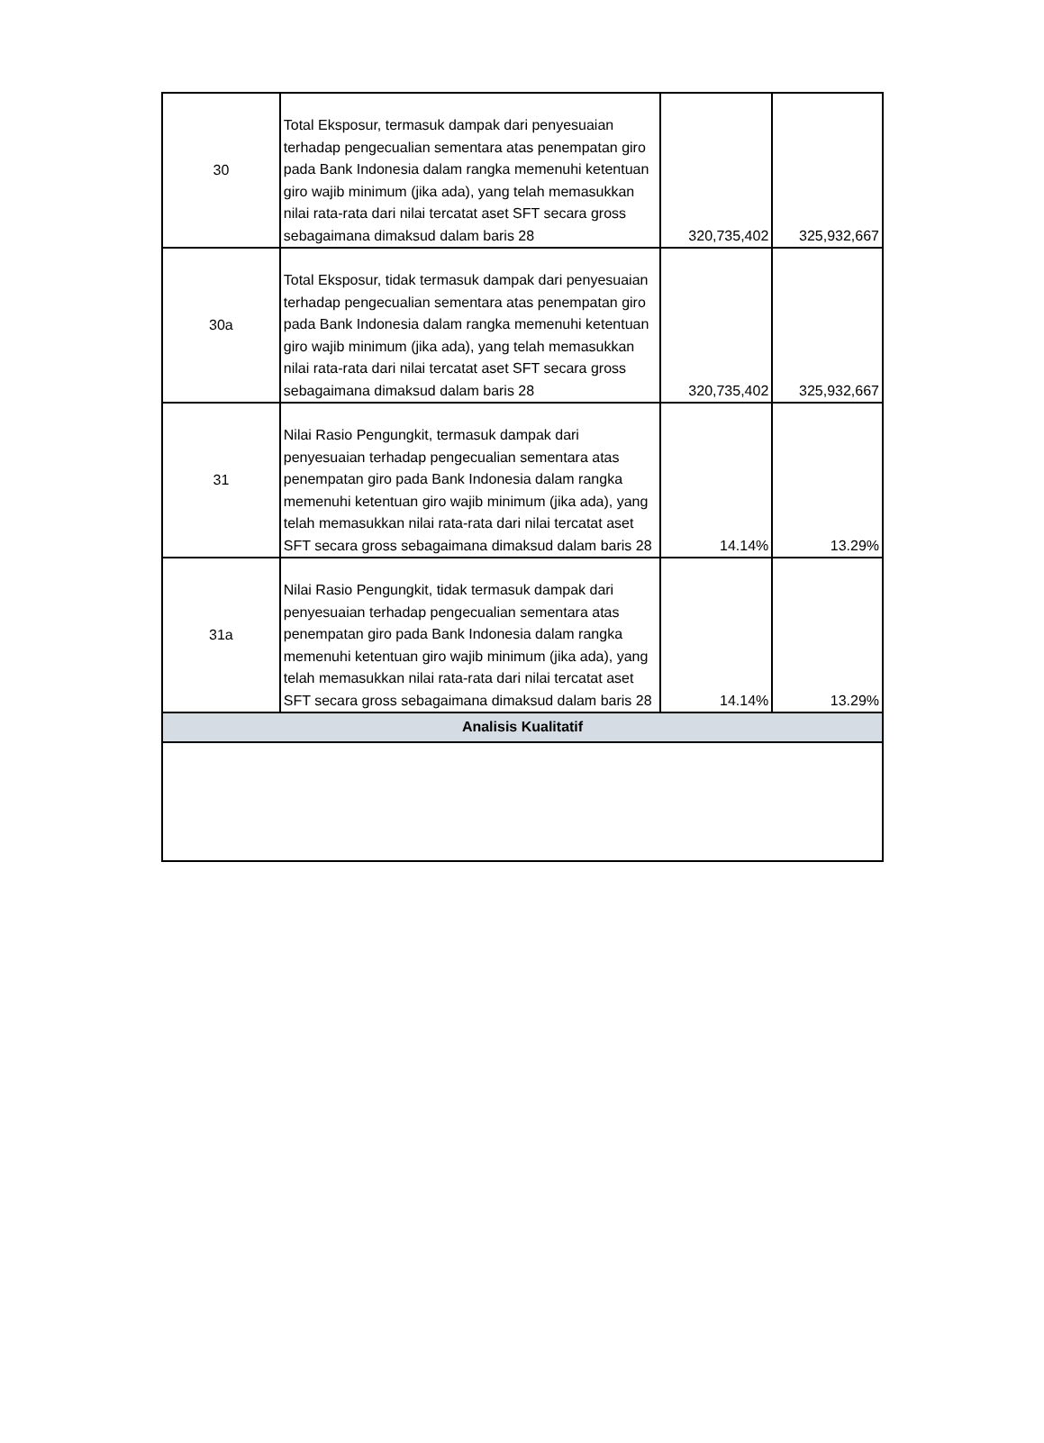| 30 | Total Eksposur, termasuk dampak dari penyesuaian terhadap pengecualian sementara atas penempatan giro pada Bank Indonesia dalam rangka memenuhi ketentuan giro wajib minimum (jika ada), yang telah memasukkan nilai rata-rata dari nilai tercatat aset SFT secara gross sebagaimana dimaksud dalam baris 28 | 320,735,402 | 325,932,667 |
| 30a | Total Eksposur, tidak termasuk dampak dari penyesuaian terhadap pengecualian sementara atas penempatan giro pada Bank Indonesia dalam rangka memenuhi ketentuan giro wajib minimum (jika ada), yang telah memasukkan nilai rata-rata dari nilai tercatat aset SFT secara gross sebagaimana dimaksud dalam baris 28 | 320,735,402 | 325,932,667 |
| 31 | Nilai Rasio Pengungkit, termasuk dampak dari penyesuaian terhadap pengecualian sementara atas penempatan giro pada Bank Indonesia dalam rangka memenuhi ketentuan giro wajib minimum (jika ada), yang telah memasukkan nilai rata-rata dari nilai tercatat aset SFT secara gross sebagaimana dimaksud dalam baris 28 | 14.14% | 13.29% |
| 31a | Nilai Rasio Pengungkit, tidak termasuk dampak dari penyesuaian terhadap pengecualian sementara atas penempatan giro pada Bank Indonesia dalam rangka memenuhi ketentuan giro wajib minimum (jika ada), yang telah memasukkan nilai rata-rata dari nilai tercatat aset SFT secara gross sebagaimana dimaksud dalam baris 28 | 14.14% | 13.29% |
| Analisis Kualitatif | | | |